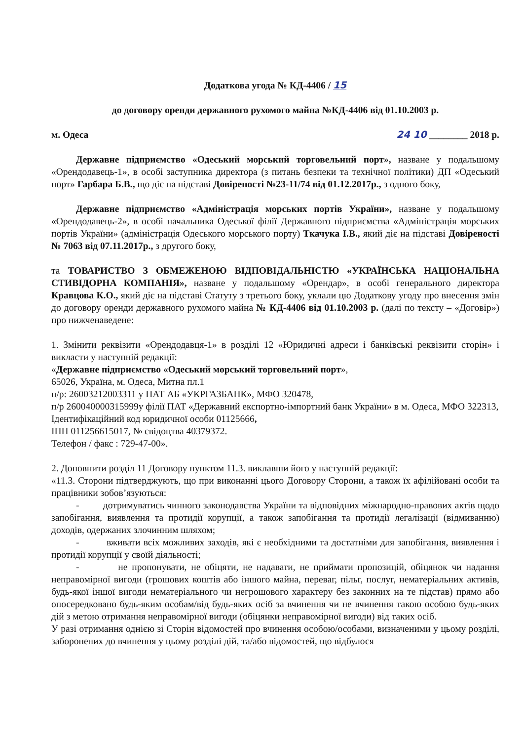Додаткова угода № КД-4406 / 15
до договору оренди державного рухомого майна №КД-4406 від 01.10.2003 р.
м. Одеса 24 10 ________ 2018 р.
Державне підприємство «Одеський морський торговельний порт», назване у подальшому «Орендодавець-1», в особі заступника директора (з питань безпеки та технічної політики) ДП «Одеський порт» Гарбара Б.В., що діє на підставі Довіреності №23-11/74 від 01.12.2017р., з одного боку,
Державне підприємство «Адміністрація морських портів України», назване у подальшому «Орендодавець-2», в особі начальника Одеської філії Державного підприємства «Адміністрація морських портів України» (адміністрація Одеського морського порту) Ткачука І.В., який діє на підставі Довіреності № 7063 від 07.11.2017р., з другого боку,
та ТОВАРИСТВО З ОБМЕЖЕНОЮ ВІДПОВІДАЛЬНІСТЮ «УКРАЇНСЬКА НАЦІОНАЛЬНА СТИВІДОРНА КОМПАНІЯ», назване у подальшому «Орендар», в особі генерального директора Кравцова К.О., який діє на підставі Статуту з третього боку, уклали цю Додаткову угоду про внесення змін до договору оренди державного рухомого майна № КД-4406 від 01.10.2003 р. (далі по тексту – «Договір») про нижченаведене:
1. Змінити реквізити «Орендодавця-1» в розділі 12 «Юридичні адреси і банківські реквізити сторін» і викласти у наступній редакції:
«Державне підприємство «Одеський морський торговельний порт»,
65026, Україна, м. Одеса, Митна пл.1
п/р: 26003212003311 у ПАТ АБ «УКРГАЗБАНК», МФО 320478,
п/р 260040000315999у філії ПАТ «Державний експортно-імпортний банк України» в м. Одеса, МФО 322313,
Ідентифікаційний код юридичної особи 01125666,
ІПН 011256615017, № свідоцтва 40379372.
Телефон / факс : 729-47-00».
2. Доповнити розділ 11 Договору пунктом 11.3. виклавши його у наступній редакції:
«11.3. Сторони підтверджують, що при виконанні цього Договору Сторони, а також їх афілійовані особи та працівники зобов’язуються:
- дотримуватись чинного законодавства України та відповідних міжнародно-правових актів щодо запобігання, виявлення та протидії корупції, а також запобігання та протидії легалізації (відмиванню) доходів, одержаних злочинним шляхом;
- вживати всіх можливих заходів, які є необхідними та достатніми для запобігання, виявлення і протидії корупції у своїй діяльності;
- не пропонувати, не обіцяти, не надавати, не приймати пропозицій, обіцянок чи надання неправомірної вигоди (грошових коштів або іншого майна, переваг, пільг, послуг, нематеріальних активів, будь-якої іншої вигоди нематеріального чи негрошового характеру без законних на те підстав) прямо або опосередковано будь-яким особам/від будь-яких осіб за вчинення чи не вчинення такою особою будь-яких дій з метою отримання неправомірної вигоди (обіцянки неправомірної вигоди) від таких осіб.
У разі отримання однією зі Сторін відомостей про вчинення особою/особами, визначеними у цьому розділі, заборонених до вчинення у цьому розділі дій, та/або відомостей, що відбулося